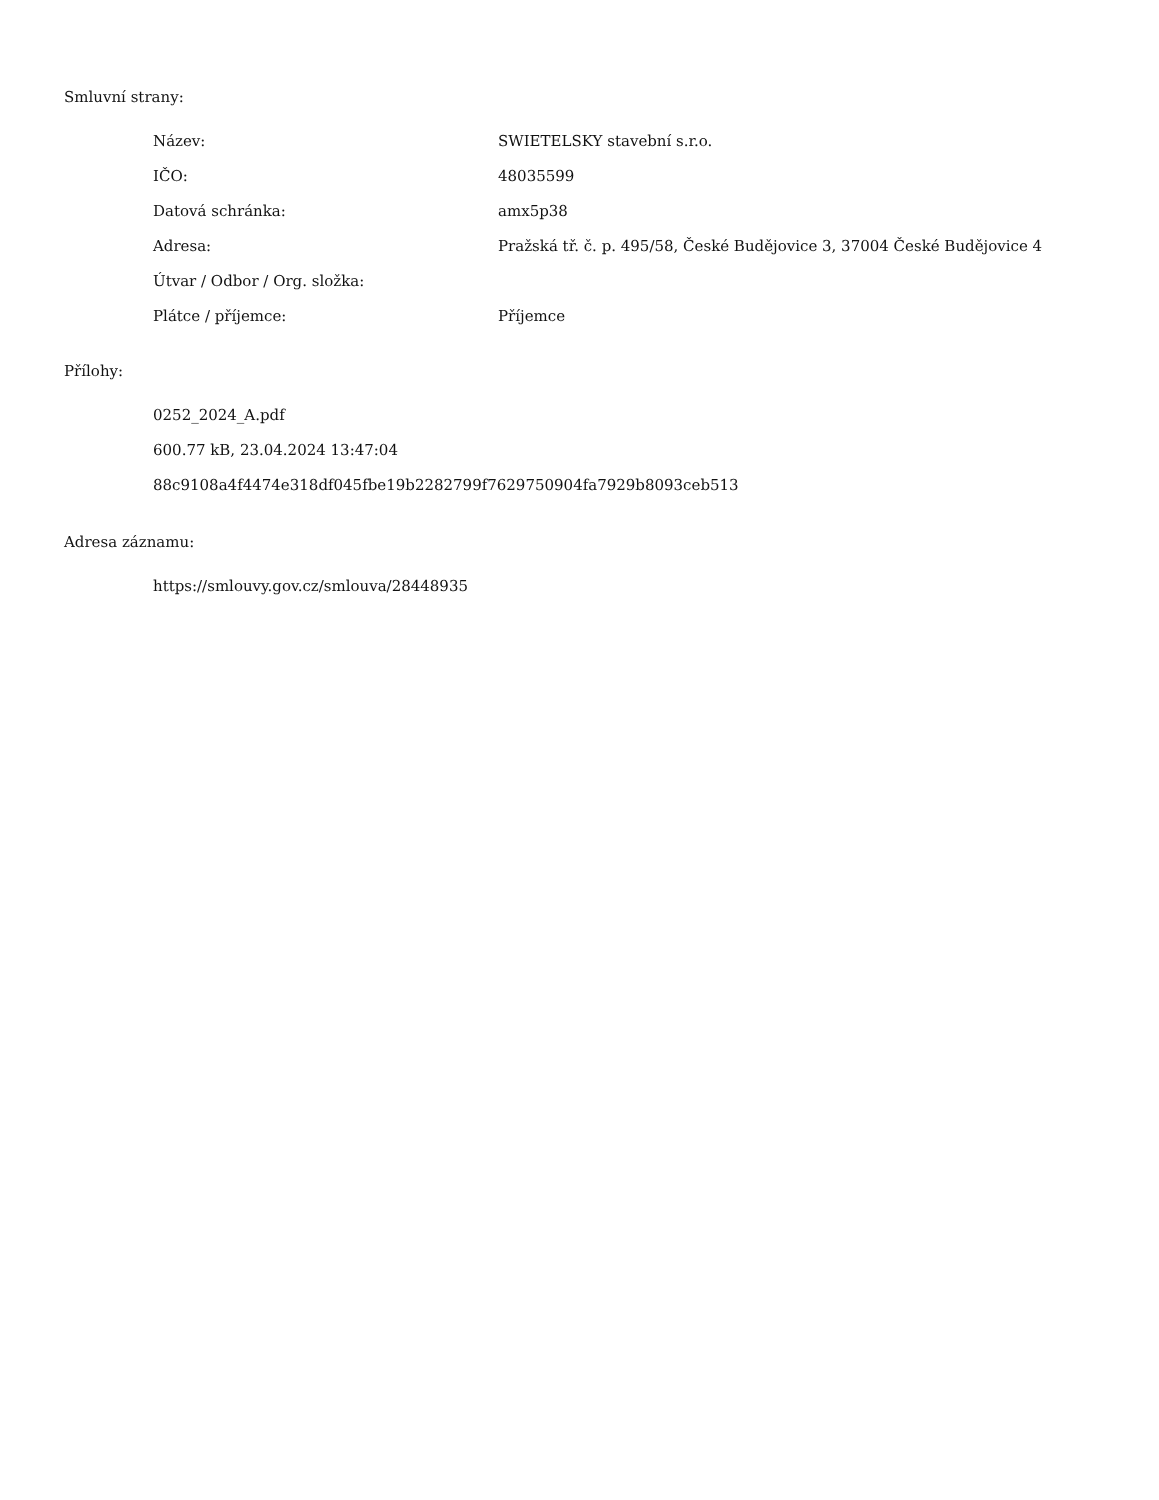Smluvní strany:
| Název: | SWIETELSKY stavební s.r.o. |
| IČO: | 48035599 |
| Datová schránka: | amx5p38 |
| Adresa: | Pražská tř. č. p. 495/58, České Budějovice 3, 37004 České Budějovice 4 |
| Útvar / Odbor / Org. složka: | |
| Plátce / příjemce: | Příjemce |
Přílohy:
0252_2024_A.pdf
600.77 kB, 23.04.2024 13:47:04
88c9108a4f4474e318df045fbe19b2282799f7629750904fa7929b8093ceb513
Adresa záznamu:
https://smlouvy.gov.cz/smlouva/28448935